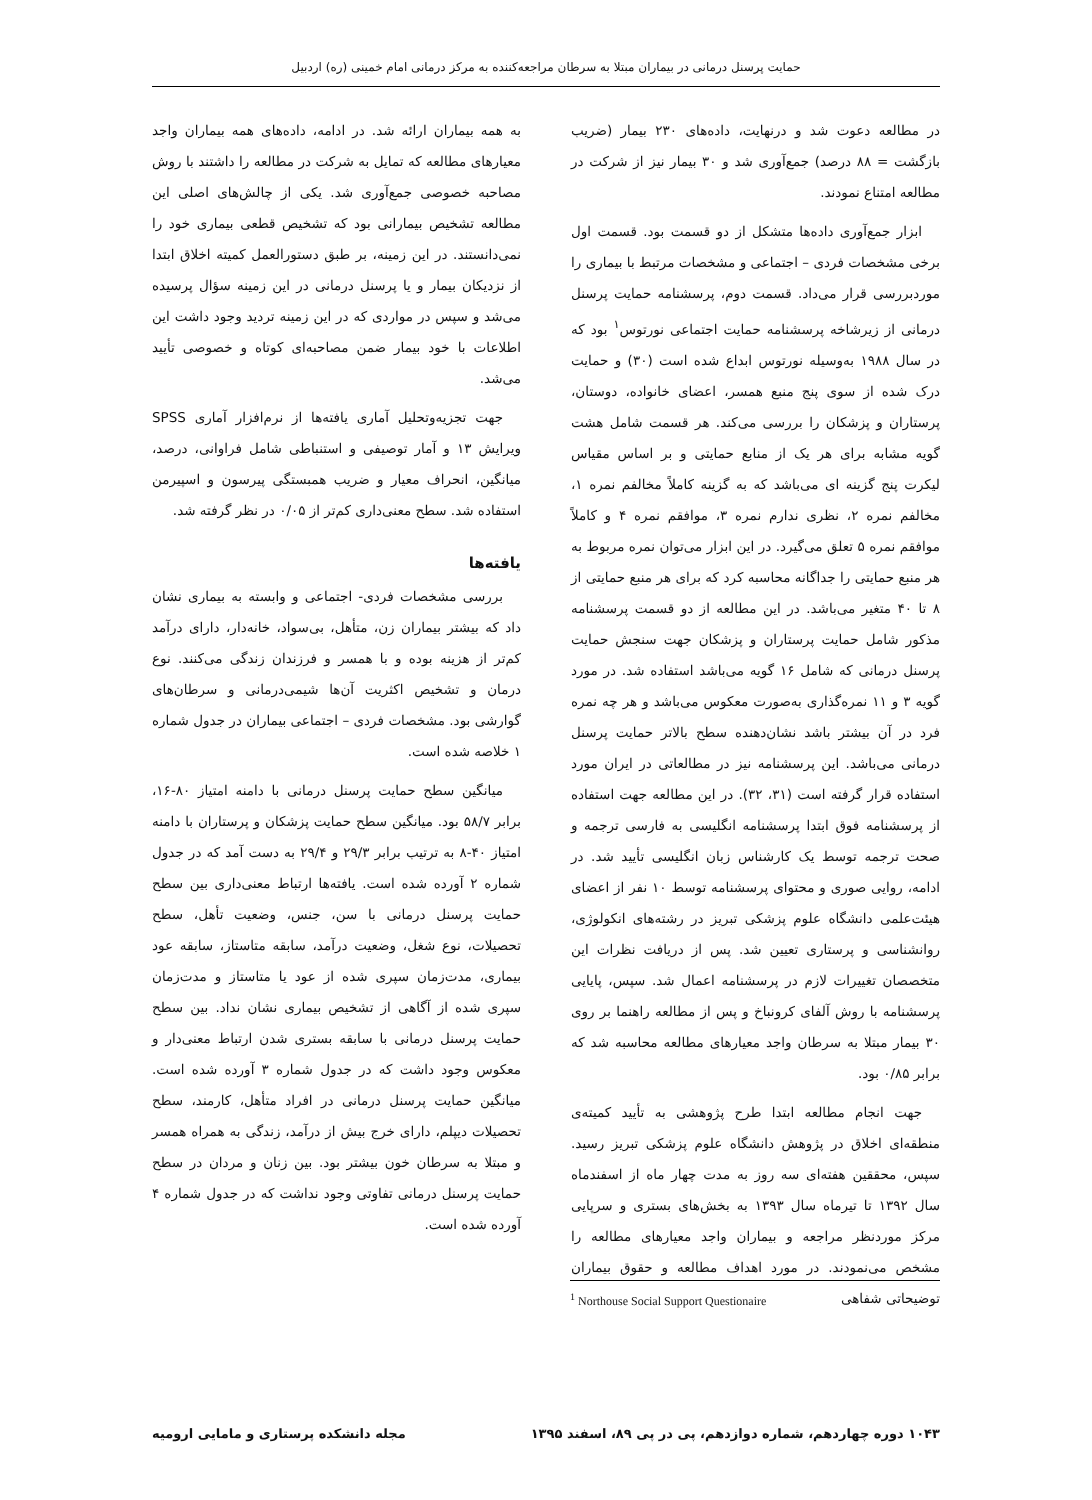حمایت پرسنل درمانی در بیماران مبتلا به سرطان مراجعه‌کننده به مرکز درمانی امام خمینی (ره) اردبیل
در مطالعه دعوت شد و درنهایت، داده‌های ۲۳۰ بیمار (ضریب بازگشت = ۸۸ درصد) جمع‌آوری شد و ۳۰ بیمار نیز از شرکت در مطالعه امتناع نمودند.
ابزار جمع‌آوری داده‌ها متشکل از دو قسمت بود. قسمت اول برخی مشخصات فردی – اجتماعی و مشخصات مرتبط با بیماری را موردبررسی قرار می‌داد. قسمت دوم، پرسشنامه حمایت پرسنل درمانی از زیرشاخه پرسشنامه حمایت اجتماعی نورتوس<sup>۱</sup> بود که در سال ۱۹۸۸ به‌وسیله نورتوس ابداع شده است (۳۰) و حمایت درک شده از سوی پنج منبع همسر، اعضای خانواده، دوستان، پرستاران و پزشکان را بررسی می‌کند. هر قسمت شامل هشت گویه مشابه برای هر یک از منابع حمایتی و بر اساس مقیاس لیکرت پنج گزینه ای می‌باشد که به گزینه کاملاً مخالفم نمره ۱، مخالفم نمره ۲، نظری ندارم نمره ۳، موافقم نمره ۴ و کاملاً موافقم نمره ۵ تعلق می‌گیرد. در این ابزار می‌توان نمره مربوط به هر منبع حمایتی را جداگانه محاسبه کرد که برای هر منبع حمایتی از ۸ تا ۴۰ متغیر می‌باشد. در این مطالعه از دو قسمت پرسشنامه مذکور شامل حمایت پرستاران و پزشکان جهت سنجش حمایت پرسنل درمانی که شامل ۱۶ گویه می‌باشد استفاده شد. در مورد گویه ۳ و ۱۱ نمره‌گذاری به‌صورت معکوس می‌باشد و هر چه نمره فرد در آن بیشتر باشد نشان‌دهنده سطح بالاتر حمایت پرسنل درمانی می‌باشد. این پرسشنامه نیز در مطالعاتی در ایران مورد استفاده قرار گرفته است (۳۱، ۳۲). در این مطالعه جهت استفاده از پرسشنامه فوق ابتدا پرسشنامه انگلیسی به فارسی ترجمه و صحت ترجمه توسط یک کارشناس زبان انگلیسی تأیید شد. در ادامه، روایی صوری و محتوای پرسشنامه توسط ۱۰ نفر از اعضای هیئت‌علمی دانشگاه علوم پزشکی تبریز در رشته‌های انکولوژی، روانشناسی و پرستاری تعیین شد. پس از دریافت نظرات این متخصصان تغییرات لازم در پرسشنامه اعمال شد. سپس، پایایی پرسشنامه با روش آلفای کرونباخ و پس از مطالعه راهنما بر روی ۳۰ بیمار مبتلا به سرطان واجد معیارهای مطالعه محاسبه شد که برابر ۰/۸۵ بود.
جهت انجام مطالعه ابتدا طرح پژوهشی به تأیید کمیته‌ی منطقه‌ای اخلاق در پژوهش دانشگاه علوم پزشکی تبریز رسید. سپس، محققین هفته‌ای سه روز به مدت چهار ماه از اسفندماه سال ۱۳۹۲ تا تیرماه سال ۱۳۹۳ به بخش‌های بستری و سرپایی مرکز موردنظر مراجعه و بیماران واجد معیارهای مطالعه را مشخص می‌نمودند. در مورد اهداف مطالعه و حقوق بیماران توضیحاتی شفاهی
به همه بیماران ارائه شد. در ادامه، داده‌های همه بیماران واجد معیارهای مطالعه که تمایل به شرکت در مطالعه را داشتند با روش مصاحبه خصوصی جمع‌آوری شد. یکی از چالش‌های اصلی این مطالعه تشخیص بیمارانی بود که تشخیص قطعی بیماری خود را نمی‌دانستند. در این زمینه، بر طبق دستورالعمل کمیته اخلاق ابتدا از نزدیکان بیمار و یا پرسنل درمانی در این زمینه سؤال پرسیده می‌شد و سپس در مواردی که در این زمینه تردید وجود داشت این اطلاعات با خود بیمار ضمن مصاحبه‌ای کوتاه و خصوصی تأیید می‌شد.
جهت تجزیه‌وتحلیل آماری یافته‌ها از نرم‌افزار آماری SPSS ویرایش ۱۳ و آمار توصیفی و استنباطی شامل فراوانی، درصد، میانگین، انحراف معیار و ضریب همبستگی پیرسون و اسپیرمن استفاده شد. سطح معنی‌داری کم‌تر از ۰/۰۵ در نظر گرفته شد.
یافته‌ها
بررسی مشخصات فردی- اجتماعی و وابسته به بیماری نشان داد که بیشتر بیماران زن، متأهل، بی‌سواد، خانه‌دار، دارای درآمد کم‌تر از هزینه بوده و با همسر و فرزندان زندگی می‌کنند. نوع درمان و تشخیص اکثریت آن‌ها شیمی‌درمانی و سرطان‌های گوارشی بود. مشخصات فردی – اجتماعی بیماران در جدول شماره ۱ خلاصه شده است.
میانگین سطح حمایت پرسنل درمانی با دامنه امتیاز ۸۰-۱۶، برابر ۵۸/۷ بود. میانگین سطح حمایت پزشکان و پرستاران با دامنه امتیاز ۴۰-۸ به ترتیب برابر ۲۹/۳ و ۲۹/۴ به دست آمد که در جدول شماره ۲ آورده شده است. یافته‌ها ارتباط معنی‌داری بین سطح حمایت پرسنل درمانی با سن، جنس، وضعیت تأهل، سطح تحصیلات، نوع شغل، وضعیت درآمد، سابقه متاستاز، سابقه عود بیماری، مدت‌زمان سپری شده از عود یا متاستاز و مدت‌زمان سپری شده از آگاهی از تشخیص بیماری نشان نداد. بین سطح حمایت پرسنل درمانی با سابقه بستری شدن ارتباط معنی‌دار و معکوس وجود داشت که در جدول شماره ۳ آورده شده است. میانگین حمایت پرسنل درمانی در افراد متأهل، کارمند، سطح تحصیلات دیپلم، دارای خرج بیش از درآمد، زندگی به همراه همسر و مبتلا به سرطان خون بیشتر بود. بین زنان و مردان در سطح حمایت پرسنل درمانی تفاوتی وجود نداشت که در جدول شماره ۴ آورده شده است.
<sup>1</sup> Northouse Social Support Questionaire
۱۰۴۳ دوره چهاردهم، شماره دوازدهم، پی در پی ۸۹، اسفند ۱۳۹۵ مجله دانشکده پرستاری و مامایی ارومیه